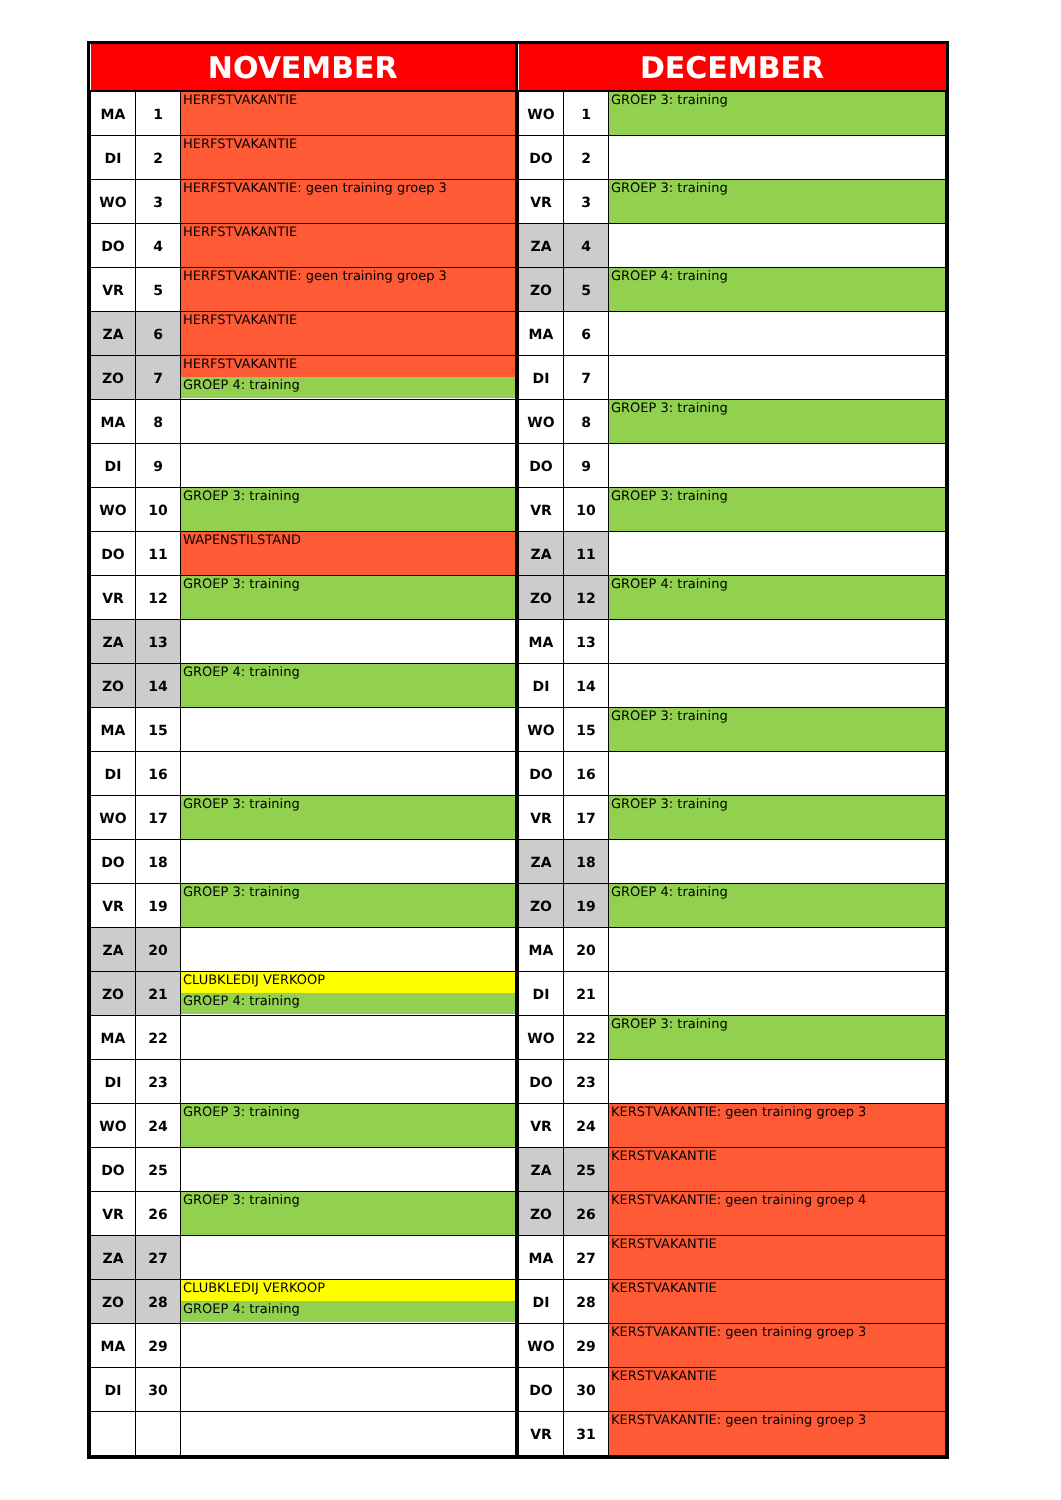| NOVEMBER | | |
| --- | --- | --- |
| MA | 1 | HERFSTVAKANTIE |
| DI | 2 | HERFSTVAKANTIE |
| WO | 3 | HERFSTVAKANTIE: geen training groep 3 |
| DO | 4 | HERFSTVAKANTIE |
| VR | 5 | HERFSTVAKANTIE: geen training groep 3 |
| ZA | 6 | HERFSTVAKANTIE |
| ZO | 7 | HERFSTVAKANTIE GROEP 4: training |
| MA | 8 | |
| DI | 9 | |
| WO | 10 | GROEP 3: training |
| DO | 11 | WAPENSTILSTAND |
| VR | 12 | GROEP 3: training |
| ZA | 13 | |
| ZO | 14 | GROEP 4: training |
| MA | 15 | |
| DI | 16 | |
| WO | 17 | GROEP 3: training |
| DO | 18 | |
| VR | 19 | GROEP 3: training |
| ZA | 20 | |
| ZO | 21 | CLUBKLEDIJ VERKOOP GROEP 4: training |
| MA | 22 | |
| DI | 23 | |
| WO | 24 | GROEP 3: training |
| DO | 25 | |
| VR | 26 | GROEP 3: training |
| ZA | 27 | |
| ZO | 28 | CLUBKLEDIJ VERKOOP GROEP 4: training |
| MA | 29 | |
| DI | 30 | |
| DECEMBER | | |
| --- | --- | --- |
| WO | 1 | GROEP 3: training |
| DO | 2 | |
| VR | 3 | GROEP 3: training |
| ZA | 4 | |
| ZO | 5 | GROEP 4: training |
| MA | 6 | |
| DI | 7 | |
| WO | 8 | GROEP 3: training |
| DO | 9 | |
| VR | 10 | GROEP 3: training |
| ZA | 11 | |
| ZO | 12 | GROEP 4: training |
| MA | 13 | |
| DI | 14 | |
| WO | 15 | GROEP 3: training |
| DO | 16 | |
| VR | 17 | GROEP 3: training |
| ZA | 18 | |
| ZO | 19 | GROEP 4: training |
| MA | 20 | |
| DI | 21 | |
| WO | 22 | GROEP 3: training |
| DO | 23 | |
| VR | 24 | KERSTVAKANTIE: geen training groep 3 |
| ZA | 25 | KERSTVAKANTIE |
| ZO | 26 | KERSTVAKANTIE: geen training groep 4 |
| MA | 27 | KERSTVAKANTIE |
| DI | 28 | KERSTVAKANTIE |
| WO | 29 | KERSTVAKANTIE: geen training groep 3 |
| DO | 30 | KERSTVAKANTIE |
| VR | 31 | KERSTVAKANTIE: geen training groep 3 |